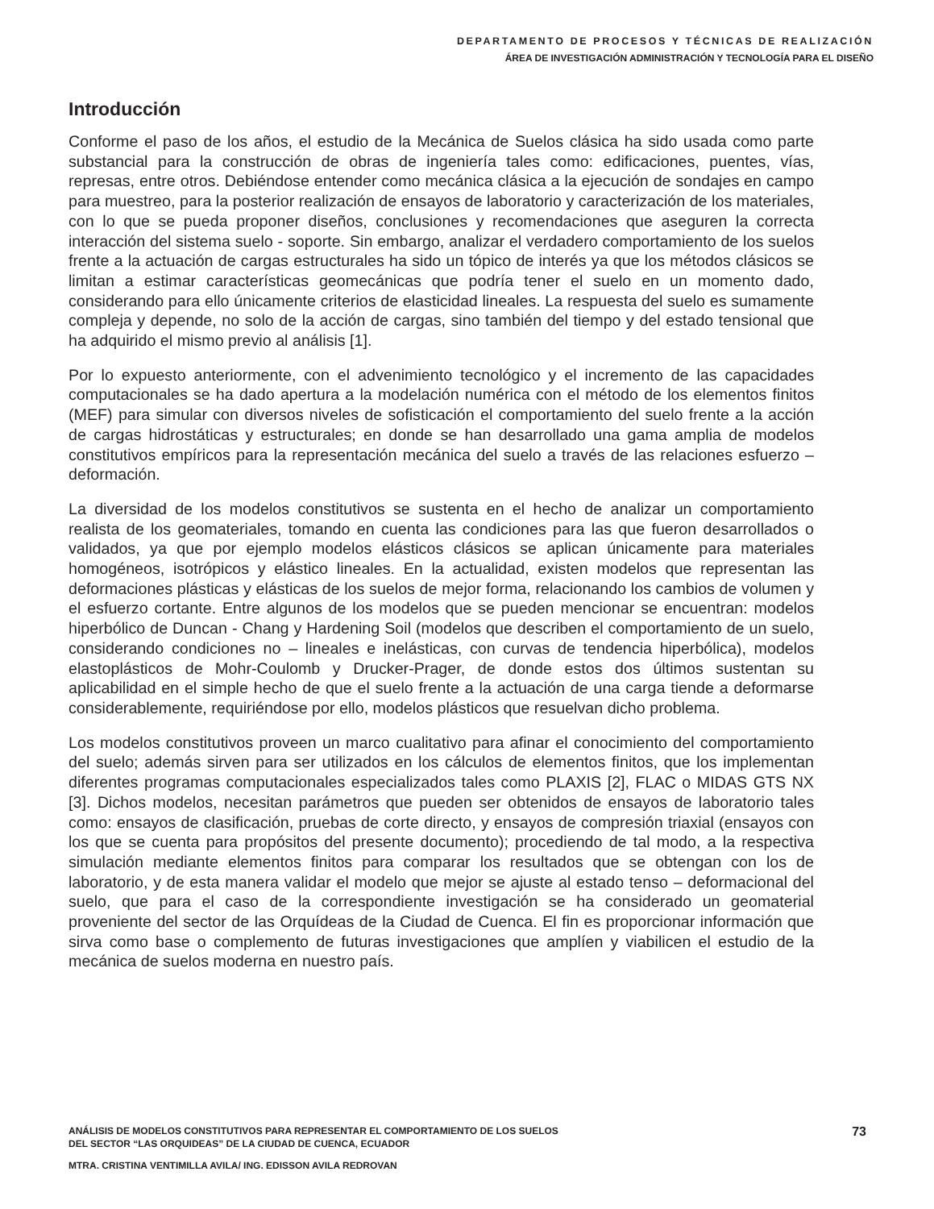DEPARTAMENTO DE PROCESOS Y TÉCNICAS DE REALIZACIÓN
ÁREA DE INVESTIGACIÓN ADMINISTRACIÓN Y TECNOLOGÍA PARA EL DISEÑO
Introducción
Conforme el paso de los años, el estudio de la Mecánica de Suelos clásica ha sido usada como parte substancial para la construcción de obras de ingeniería tales como: edificaciones, puentes, vías, represas, entre otros. Debiéndose entender como mecánica clásica a la ejecución de sondajes en campo para muestreo, para la posterior realización de ensayos de laboratorio y caracterización de los materiales, con lo que se pueda proponer diseños, conclusiones y recomendaciones que aseguren la correcta interacción del sistema suelo - soporte. Sin embargo, analizar el verdadero comportamiento de los suelos frente a la actuación de cargas estructurales ha sido un tópico de interés ya que los métodos clásicos se limitan a estimar características geomecánicas que podría tener el suelo en un momento dado, considerando para ello únicamente criterios de elasticidad lineales. La respuesta del suelo es sumamente compleja y depende, no solo de la acción de cargas, sino también del tiempo y del estado tensional que ha adquirido el mismo previo al análisis [1].
Por lo expuesto anteriormente, con el advenimiento tecnológico y el incremento de las capacidades computacionales se ha dado apertura a la modelación numérica con el método de los elementos finitos (MEF) para simular con diversos niveles de sofisticación el comportamiento del suelo frente a la acción de cargas hidrostáticas y estructurales; en donde se han desarrollado una gama amplia de modelos constitutivos empíricos para la representación mecánica del suelo a través de las relaciones esfuerzo – deformación.
La diversidad de los modelos constitutivos se sustenta en el hecho de analizar un comportamiento realista de los geomateriales, tomando en cuenta las condiciones para las que fueron desarrollados o validados, ya que por ejemplo modelos elásticos clásicos se aplican únicamente para materiales homogéneos, isotrópicos y elástico lineales. En la actualidad, existen modelos que representan las deformaciones plásticas y elásticas de los suelos de mejor forma, relacionando los cambios de volumen y el esfuerzo cortante. Entre algunos de los modelos que se pueden mencionar se encuentran: modelos hiperbólico de Duncan - Chang y Hardening Soil (modelos que describen el comportamiento de un suelo, considerando condiciones no – lineales e inelásticas, con curvas de tendencia hiperbólica), modelos elastoplásticos de Mohr-Coulomb y Drucker-Prager, de donde estos dos últimos sustentan su aplicabilidad en el simple hecho de que el suelo frente a la actuación de una carga tiende a deformarse considerablemente, requiriéndose por ello, modelos plásticos que resuelvan dicho problema.
Los modelos constitutivos proveen un marco cualitativo para afinar el conocimiento del comportamiento del suelo; además sirven para ser utilizados en los cálculos de elementos finitos, que los implementan diferentes programas computacionales especializados tales como PLAXIS [2], FLAC o MIDAS GTS NX [3]. Dichos modelos, necesitan parámetros que pueden ser obtenidos de ensayos de laboratorio tales como: ensayos de clasificación, pruebas de corte directo, y ensayos de compresión triaxial (ensayos con los que se cuenta para propósitos del presente documento); procediendo de tal modo, a la respectiva simulación mediante elementos finitos para comparar los resultados que se obtengan con los de laboratorio, y de esta manera validar el modelo que mejor se ajuste al estado tenso – deformacional del suelo, que para el caso de la correspondiente investigación se ha considerado un geomaterial proveniente del sector de las Orquídeas de la Ciudad de Cuenca. El fin es proporcionar información que sirva como base o complemento de futuras investigaciones que amplíen y viabilicen el estudio de la mecánica de suelos moderna en nuestro país.
73
ANÁLISIS DE MODELOS CONSTITUTIVOS PARA REPRESENTAR EL COMPORTAMIENTO DE LOS SUELOS
DEL SECTOR “LAS ORQUIDEAS” DE LA CIUDAD DE CUENCA, ECUADOR
MTRA. CRISTINA VENTIMILLA AVILA/ ING. EDISSON AVILA REDROVAN